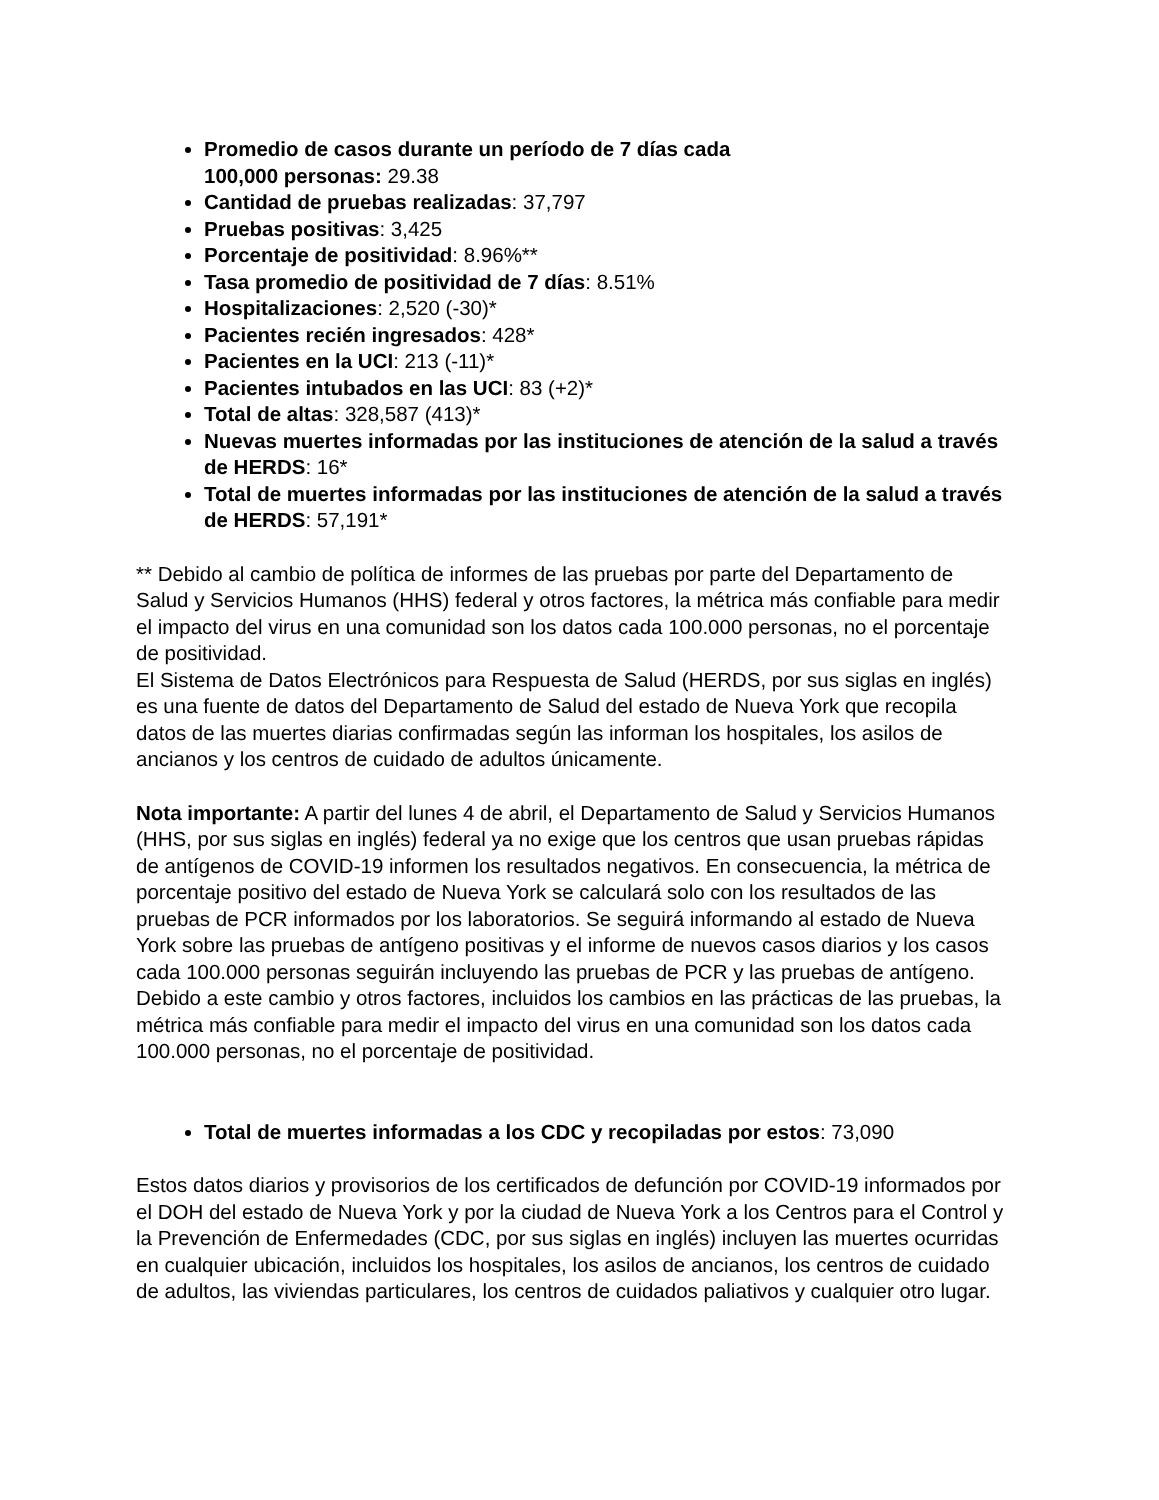Promedio de casos durante un período de 7 días cada
100,000 personas: 29.38
Cantidad de pruebas realizadas: 37,797
Pruebas positivas: 3,425
Porcentaje de positividad: 8.96%**
Tasa promedio de positividad de 7 días: 8.51%
Hospitalizaciones: 2,520 (-30)*
Pacientes recién ingresados: 428*
Pacientes en la UCI: 213 (-11)*
Pacientes intubados en las UCI: 83 (+2)*
Total de altas: 328,587 (413)*
Nuevas muertes informadas por las instituciones de atención de la salud a través de HERDS: 16*
Total de muertes informadas por las instituciones de atención de la salud a través de HERDS: 57,191*
** Debido al cambio de política de informes de las pruebas por parte del Departamento de Salud y Servicios Humanos (HHS) federal y otros factores, la métrica más confiable para medir el impacto del virus en una comunidad son los datos cada 100.000 personas, no el porcentaje de positividad.
El Sistema de Datos Electrónicos para Respuesta de Salud (HERDS, por sus siglas en inglés) es una fuente de datos del Departamento de Salud del estado de Nueva York que recopila datos de las muertes diarias confirmadas según las informan los hospitales, los asilos de ancianos y los centros de cuidado de adultos únicamente.
Nota importante: A partir del lunes 4 de abril, el Departamento de Salud y Servicios Humanos (HHS, por sus siglas en inglés) federal ya no exige que los centros que usan pruebas rápidas de antígenos de COVID-19 informen los resultados negativos. En consecuencia, la métrica de porcentaje positivo del estado de Nueva York se calculará solo con los resultados de las pruebas de PCR informados por los laboratorios. Se seguirá informando al estado de Nueva York sobre las pruebas de antígeno positivas y el informe de nuevos casos diarios y los casos cada 100.000 personas seguirán incluyendo las pruebas de PCR y las pruebas de antígeno. Debido a este cambio y otros factores, incluidos los cambios en las prácticas de las pruebas, la métrica más confiable para medir el impacto del virus en una comunidad son los datos cada 100.000 personas, no el porcentaje de positividad.
Total de muertes informadas a los CDC y recopiladas por estos: 73,090
Estos datos diarios y provisorios de los certificados de defunción por COVID-19 informados por el DOH del estado de Nueva York y por la ciudad de Nueva York a los Centros para el Control y la Prevención de Enfermedades (CDC, por sus siglas en inglés) incluyen las muertes ocurridas en cualquier ubicación, incluidos los hospitales, los asilos de ancianos, los centros de cuidado de adultos, las viviendas particulares, los centros de cuidados paliativos y cualquier otro lugar.